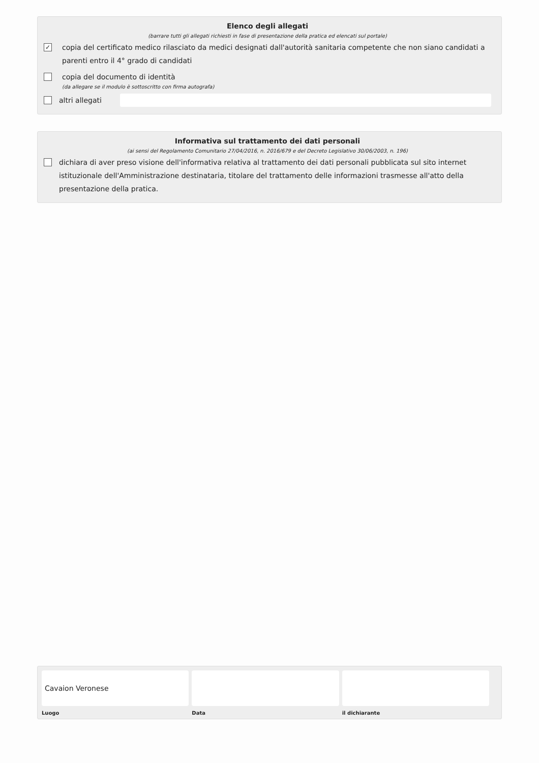Elenco degli allegati
(barrare tutti gli allegati richiesti in fase di presentazione della pratica ed elencati sul portale)
✓
copia del certificato medico rilasciato da medici designati dall'autorità sanitaria competente che non siano candidati a parenti entro il 4° grado di candidati
copia del documento di identità
(da allegare se il modulo è sottoscritto con firma autografa)
altri allegati
Informativa sul trattamento dei dati personali
(ai sensi del Regolamento Comunitario 27/04/2016, n. 2016/679 e del Decreto Legislativo 30/06/2003, n. 196)
dichiara di aver preso visione dell'informativa relativa al trattamento dei dati personali pubblicata sul sito internet istituzionale dell'Amministrazione destinataria, titolare del trattamento delle informazioni trasmesse all'atto della presentazione della pratica.
Cavaion Veronese
Luogo
Data il dichiarante